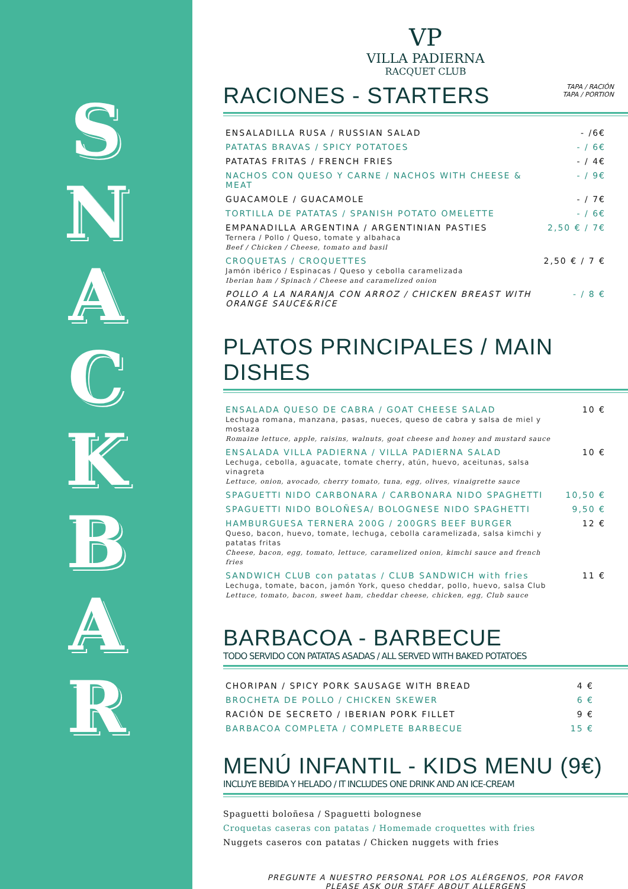S
N
A
C
K
B
A
R
VP
VILLA PADIERNA
RACQUET CLUB
RACIONES - STARTERS
TAPA / RACIÓN
TAPA / PORTION
| ENSALADILLA RUSA / RUSSIAN SALAD | - /6€ |
| PATATAS BRAVAS / SPICY POTATOES | - / 6€ |
| PATATAS FRITAS / FRENCH FRIES | - / 4€ |
| NACHOS CON QUESO Y CARNE / NACHOS WITH CHEESE & MEAT | - / 9€ |
| GUACAMOLE / GUACAMOLE | - / 7€ |
| TORTILLA DE PATATAS / SPANISH POTATO OMELETTE | - / 6€ |
| EMPANADILLA ARGENTINA / ARGENTINIAN PASTIES Ternera / Pollo / Queso, tomate y albahaca Beef / Chicken / Cheese, tomato and basil | 2,50 € / 7€ |
| CROQUETAS / CROQUETTES Jamón ibérico / Espinacas / Queso y cebolla caramelizada Iberian ham / Spinach / Cheese and caramelized onion | 2,50 € / 7 € |
| POLLO A LA NARANJA CON ARROZ / CHICKEN BREAST WITH ORANGE SAUCE&RICE | - / 8 € |
PLATOS PRINCIPALES / MAIN DISHES
| ENSALADA QUESO DE CABRA / GOAT CHEESE SALAD Lechuga romana, manzana, pasas, nueces, queso de cabra y salsa de miel y mostaza Romaine lettuce, apple, raisins, walnuts, goat cheese and honey and mustard sauce | 10 € |
| ENSALADA VILLA PADIERNA / VILLA PADIERNA SALAD Lechuga, cebolla, aguacate, tomate cherry, atún, huevo, aceitunas, salsa vinagreta Lettuce, onion, avocado, cherry tomato, tuna, egg, olives, vinaigrette sauce | 10 € |
| SPAGUETTI NIDO CARBONARA / CARBONARA NIDO SPAGHETTI | 10,50 € |
| SPAGUETTI NIDO BOLOÑESA/ BOLOGNESE NIDO SPAGHETTI | 9,50 € |
| HAMBURGUESA TERNERA 200G / 200GRS BEEF BURGER Queso, bacon, huevo, tomate, lechuga, cebolla caramelizada, salsa kimchi y patatas fritas Cheese, bacon, egg, tomato, lettuce, caramelized onion, kimchi sauce and french fries | 12 € |
| SANDWICH CLUB con patatas / CLUB SANDWICH with fries Lechuga, tomate, bacon, jamón York, queso cheddar, pollo, huevo, salsa Club Lettuce, tomato, bacon, sweet ham, cheddar cheese, chicken, egg, Club sauce | 11 € |
BARBACOA - BARBECUE
TODO SERVIDO CON PATATAS ASADAS / ALL SERVED WITH BAKED POTATOES
| CHORIPAN / SPICY PORK SAUSAGE WITH BREAD | 4 € |
| BROCHETA DE POLLO / CHICKEN SKEWER | 6 € |
| RACIÓN DE SECRETO / IBERIAN PORK FILLET | 9 € |
| BARBACOA COMPLETA / COMPLETE BARBECUE | 15 € |
MENÚ INFANTIL - KIDS MENU (9€)
INCLUYE BEBIDA Y HELADO / IT INCLUDES ONE DRINK AND AN ICE-CREAM
Spaguetti boloñesa / Spaguetti bolognese
Croquetas caseras con patatas / Homemade croquettes with fries
Nuggets caseros con patatas / Chicken nuggets with fries
PREGUNTE A NUESTRO PERSONAL POR LOS ALÉRGENOS, POR FAVOR
PLEASE ASK OUR STAFF ABOUT ALLERGENS